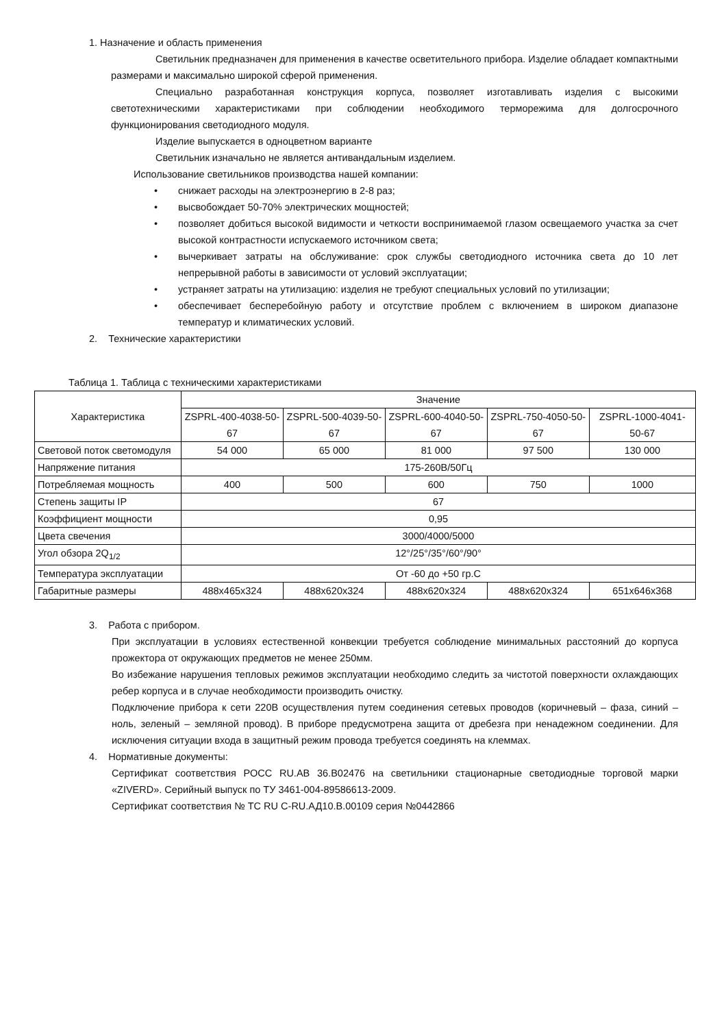1. Назначение и область применения
Светильник предназначен для применения в качестве осветительного прибора. Изделие обладает компактными размерами и максимально широкой сферой применения.
Специально разработанная конструкция корпуса, позволяет изготавливать изделия с высокими светотехническими характеристиками при соблюдении необходимого терморежима для долгосрочного функционирования светодиодного модуля.
Изделие выпускается в одноцветном варианте
Светильник изначально не является антивандальным изделием.
Использование светильников производства нашей компании:
• снижает расходы на электроэнергию в 2-8 раз;
• высвобождает 50-70% электрических мощностей;
• позволяет добиться высокой видимости и четкости воспринимаемой глазом освещаемого участка за счет высокой контрастности испускаемого источником света;
• вычеркивает затраты на обслуживание: срок службы светодиодного источника света до 10 лет непрерывной работы в зависимости от условий эксплуатации;
• устраняет затраты на утилизацию: изделия не требуют специальных условий по утилизации;
• обеспечивает бесперебойную работу и отсутствие проблем с включением в широком диапазоне температур и климатических условий.
2. Технические характеристики
Таблица 1. Таблица с техническими характеристиками
| Характеристика | Значение | | | | |
| --- | --- | --- | --- | --- | --- |
| | ZSPRL-400-4038-50-67 | ZSPRL-500-4039-50-67 | ZSPRL-600-4040-50-67 | ZSPRL-750-4050-50-67 | ZSPRL-1000-4041-50-67 |
| Световой поток светомодуля | 54 000 | 65 000 | 81 000 | 97 500 | 130 000 |
| Напряжение питания | 175-260В/50Гц | | | | |
| Потребляемая мощность | 400 | 500 | 600 | 750 | 1000 |
| Степень защиты IP | 67 | | | | |
| Коэффициент мощности | 0,95 | | | | |
| Цвета свечения | 3000/4000/5000 | | | | |
| Угол обзора 2Q<sub>1/2</sub> | 12°/25°/35°/60°/90° | | | | |
| Температура эксплуатации | От -60 до +50 гр.С | | | | |
| Габаритные размеры | 488x465x324 | 488x620x324 | 488x620x324 | 488x620x324 | 651x646x368 |
3. Работа с прибором.
При эксплуатации в условиях естественной конвекции требуется соблюдение минимальных расстояний до корпуса прожектора от окружающих предметов не менее 250мм.
Во избежание нарушения тепловых режимов эксплуатации необходимо следить за чистотой поверхности охлаждающих ребер корпуса и в случае необходимости производить очистку.
Подключение прибора к сети 220В осуществления путем соединения сетевых проводов (коричневый – фаза, синий – ноль, зеленый – земляной провод). В приборе предусмотрена защита от дребезга при ненадежном соединении. Для исключения ситуации входа в защитный режим провода требуется соединять на клеммах.
4. Нормативные документы:
Сертификат соответствия РОСС RU.АВ 36.В02476 на светильники стационарные светодиодные торговой марки «ZIVERD». Серийный выпуск по ТУ 3461-004-89586613-2009.
Сертификат соответствия № ТС RU C-RU.АД10.В.00109 серия №0442866